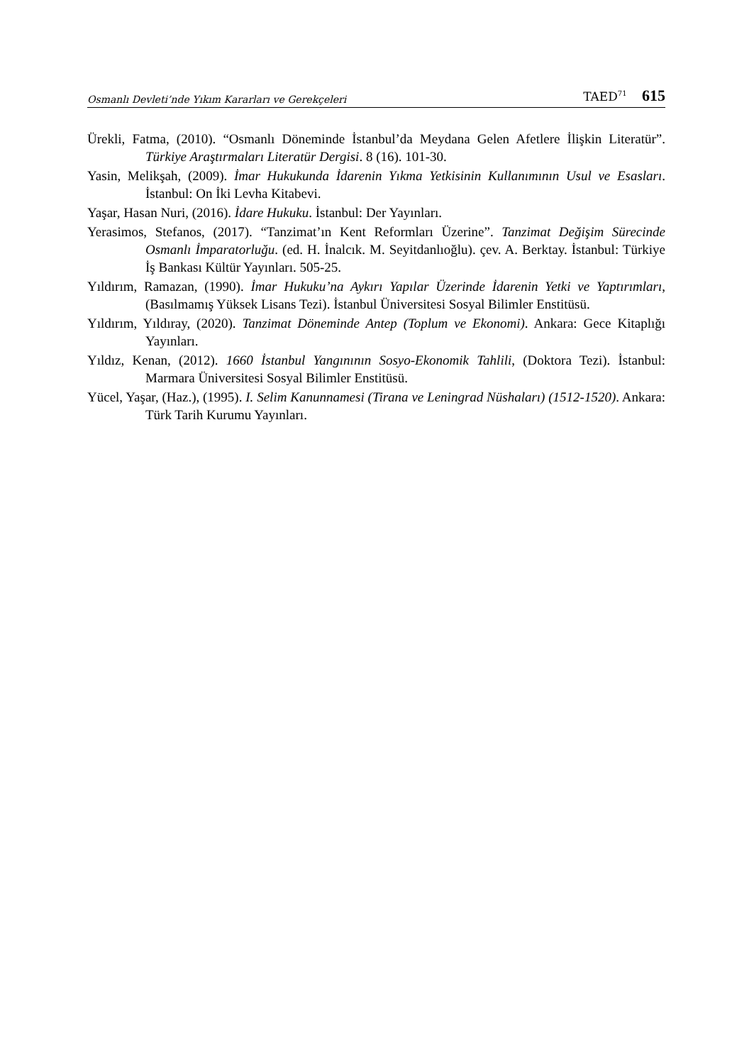Osmanlı Devleti’nde Yıkım Kararları ve Gerekçeleri TAED<sup>71</sup> 615
Ürekli, Fatma, (2010). “Osmanlı Döneminde İstanbul’da Meydana Gelen Afetlere İlişkin Literatür”. Türkiye Araştırmaları Literatür Dergisi. 8 (16). 101-30.
Yasin, Melikşah, (2009). İmar Hukukunda İdarenin Yıkma Yetkisinin Kullanımının Usul ve Esasları. İstanbul: On İki Levha Kitabevi.
Yaşar, Hasan Nuri, (2016). İdare Hukuku. İstanbul: Der Yayınları.
Yerasimos, Stefanos, (2017). “Tanzimat’ın Kent Reformları Üzerine”. Tanzimat Değişim Sürecinde Osmanlı İmparatorluğu. (ed. H. İnalcık. M. Seyitdanlıoğlu). çev. A. Berktay. İstanbul: Türkiye İş Bankası Kültür Yayınları. 505-25.
Yıldırım, Ramazan, (1990). İmar Hukuku’na Aykırı Yapılar Üzerinde İdarenin Yetki ve Yaptırımları, (Basılmamış Yüksek Lisans Tezi). İstanbul Üniversitesi Sosyal Bilimler Enstitüsü.
Yıldırım, Yıldıray, (2020). Tanzimat Döneminde Antep (Toplum ve Ekonomi). Ankara: Gece Kitaplığı Yayınları.
Yıldız, Kenan, (2012). 1660 İstanbul Yangınının Sosyo-Ekonomik Tahlili, (Doktora Tezi). İstanbul: Marmara Üniversitesi Sosyal Bilimler Enstitüsü.
Yücel, Yaşar, (Haz.), (1995). I. Selim Kanunnamesi (Tirana ve Leningrad Nüshaları) (1512-1520). Ankara: Türk Tarih Kurumu Yayınları.